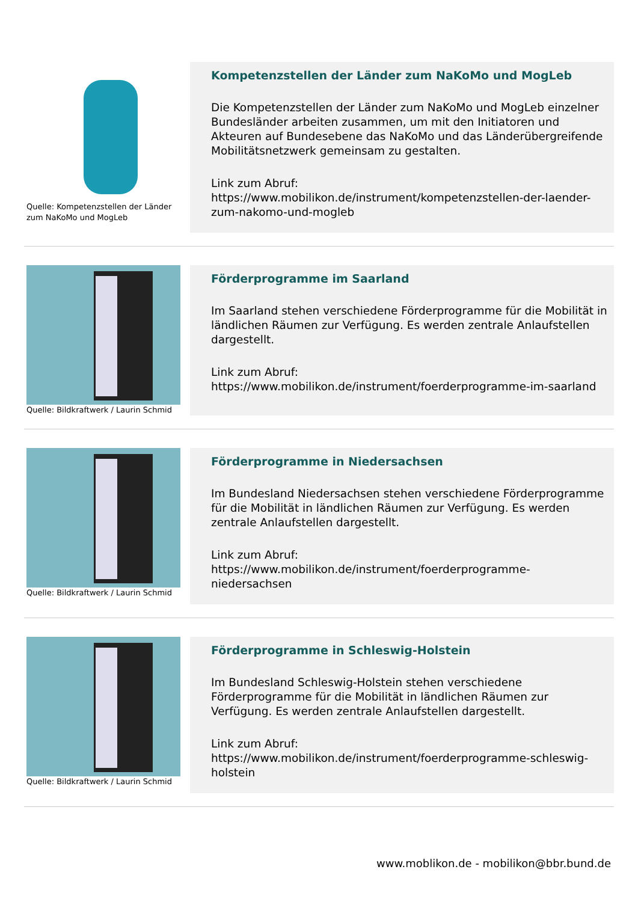Quelle: Kompetenzstellen der Länder zum NaKoMo und MogLeb
Kompetenzstellen der Länder zum NaKoMo und MogLeb
Die Kompetenzstellen der Länder zum NaKoMo und MogLeb einzelner Bundesländer arbeiten zusammen, um mit den Initiatoren und Akteuren auf Bundesebene das NaKoMo und das Länderübergreifende Mobilitätsnetzwerk gemeinsam zu gestalten.
Link zum Abruf:
https://www.mobilikon.de/instrument/kompetenzstellen-der-laender-zum-nakomo-und-mogleb
Quelle: Bildkraftwerk / Laurin Schmid
Förderprogramme im Saarland
Im Saarland stehen verschiedene Förderprogramme für die Mobilität in ländlichen Räumen zur Verfügung. Es werden zentrale Anlaufstellen dargestellt.
Link zum Abruf:
https://www.mobilikon.de/instrument/foerderprogramme-im-saarland
Quelle: Bildkraftwerk / Laurin Schmid
Förderprogramme in Niedersachsen
Im Bundesland Niedersachsen stehen verschiedene Förderprogramme für die Mobilität in ländlichen Räumen zur Verfügung. Es werden zentrale Anlaufstellen dargestellt.
Link zum Abruf:
https://www.mobilikon.de/instrument/foerderprogramme-niedersachsen
Quelle: Bildkraftwerk / Laurin Schmid
Förderprogramme in Schleswig-Holstein
Im Bundesland Schleswig-Holstein stehen verschiedene Förderprogramme für die Mobilität in ländlichen Räumen zur Verfügung. Es werden zentrale Anlaufstellen dargestellt.
Link zum Abruf:
https://www.mobilikon.de/instrument/foerderprogramme-schleswig-holstein
www.moblikon.de - mobilikon@bbr.bund.de